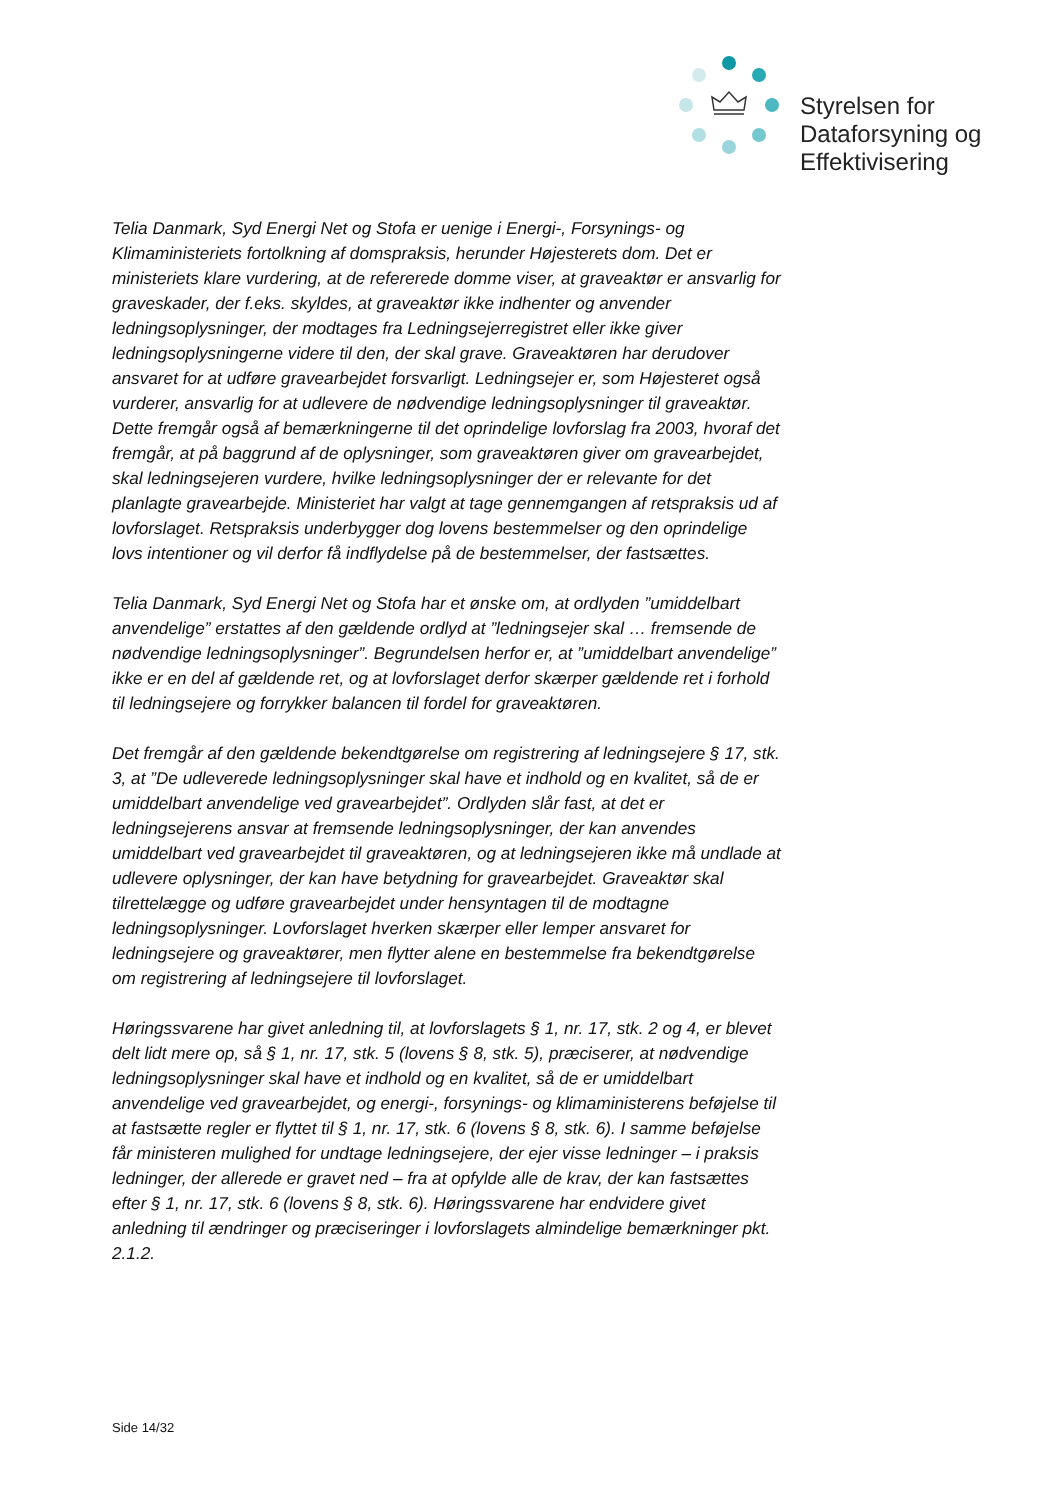Styrelsen for
Dataforsyning og
Effektivisering
Telia Danmark, Syd Energi Net og Stofa er uenige i Energi-, Forsynings- og Klimaministeriets fortolkning af domspraksis, herunder Højesterets dom. Det er ministeriets klare vurdering, at de refererede domme viser, at graveaktør er ansvarlig for graveskader, der f.eks. skyldes, at graveaktør ikke indhenter og anvender ledningsoplysninger, der modtages fra Ledningsejerregistret eller ikke giver ledningsoplysningerne videre til den, der skal grave. Graveaktøren har derudover ansvaret for at udføre gravearbejdet forsvarligt. Ledningsejer er, som Højesteret også vurderer, ansvarlig for at udlevere de nødvendige ledningsoplysninger til graveaktør. Dette fremgår også af bemærkningerne til det oprindelige lovforslag fra 2003, hvoraf det fremgår, at på baggrund af de oplysninger, som graveaktøren giver om gravearbejdet, skal ledningsejeren vurdere, hvilke ledningsoplysninger der er relevante for det planlagte gravearbejde. Ministeriet har valgt at tage gennemgangen af retspraksis ud af lovforslaget. Retspraksis underbygger dog lovens bestemmelser og den oprindelige lovs intentioner og vil derfor få indflydelse på de bestemmelser, der fastsættes.
Telia Danmark, Syd Energi Net og Stofa har et ønske om, at ordlyden ”umiddelbart anvendelige” erstattes af den gældende ordlyd at ”ledningsejer skal … fremsende de nødvendige ledningsoplysninger”. Begrundelsen herfor er, at ”umiddelbart anvendelige” ikke er en del af gældende ret, og at lovforslaget derfor skærper gældende ret i forhold til ledningsejere og forrykker balancen til fordel for graveaktøren.
Det fremgår af den gældende bekendtgørelse om registrering af ledningsejere § 17, stk. 3, at ”De udleverede ledningsoplysninger skal have et indhold og en kvalitet, så de er umiddelbart anvendelige ved gravearbejdet”. Ordlyden slår fast, at det er ledningsejerens ansvar at fremsende ledningsoplysninger, der kan anvendes umiddelbart ved gravearbejdet til graveaktøren, og at ledningsejeren ikke må undlade at udlevere oplysninger, der kan have betydning for gravearbejdet. Graveaktør skal tilrettelægge og udføre gravearbejdet under hensyntagen til de modtagne ledningsoplysninger. Lovforslaget hverken skærper eller lemper ansvaret for ledningsejere og graveaktører, men flytter alene en bestemmelse fra bekendtgørelse om registrering af ledningsejere til lovforslaget.
Høringssvarene har givet anledning til, at lovforslagets § 1, nr. 17, stk. 2 og 4, er blevet delt lidt mere op, så § 1, nr. 17, stk. 5 (lovens § 8, stk. 5), præciserer, at nødvendige ledningsoplysninger skal have et indhold og en kvalitet, så de er umiddelbart anvendelige ved gravearbejdet, og energi-, forsynings- og klimaministerens beføjelse til at fastsætte regler er flyttet til § 1, nr. 17, stk. 6 (lovens § 8, stk. 6). I samme beføjelse får ministeren mulighed for undtage ledningsejere, der ejer visse ledninger – i praksis ledninger, der allerede er gravet ned – fra at opfylde alle de krav, der kan fastsættes efter § 1, nr. 17, stk. 6 (lovens § 8, stk. 6). Høringssvarene har endvidere givet anledning til ændringer og præciseringer i lovforslagets almindelige bemærkninger pkt. 2.1.2.
Side 14/32